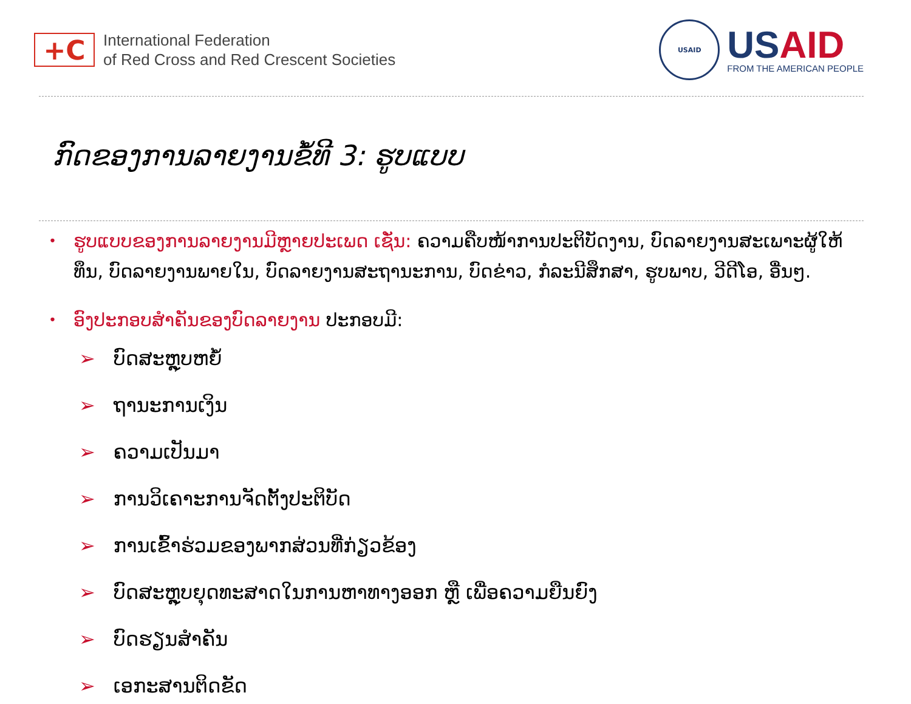+C
International Federation
of Red Cross and Red Crescent Societies
USAID
USAID
FROM THE AMERICAN PEOPLE
ກົດຂອງການລາຍງານຂໍ້ທີ 3: ຮູບແບບ
•
ຮູບແບບຂອງການລາຍງານມີຫຼາຍປະເພດ ເຊັ່ນ: ຄວາມຄືບໜ້າການປະຕິບັດງານ, ບົດລາຍງານສະເພາະຜູ້ໃຫ້ທຶນ, ບົດລາຍງານພາຍໃນ, ບົດລາຍງານສະຖານະການ, ບົດຂ່າວ, ກໍລະນີສຶກສາ, ຮູບພາບ, ວີດີໂອ, ອື່ນໆ.
•
ອົງປະກອບສຳຄັນຂອງບົດລາຍງານ ປະກອບມີ:
➢ ບົດສະຫຼຸບຫຍໍ້
➢ ຖານະການເງິນ
➢ ຄວາມເປັນມາ
➢ ການວິເຄາະການຈັດຕັ້ງປະຕິບັດ
➢ ການເຂົ້າຮ່ວມຂອງພາກສ່ວນທີ່ກ່ຽວຂ້ອງ
➢ ບົດສະຫຼຸບຍຸດທະສາດໃນການຫາທາງອອກ ຫຼື ເພື່ອຄວາມຍືນຍົງ
➢ ບົດຮຽນສຳຄັນ
➢ ເອກະສານຕິດຂັດ